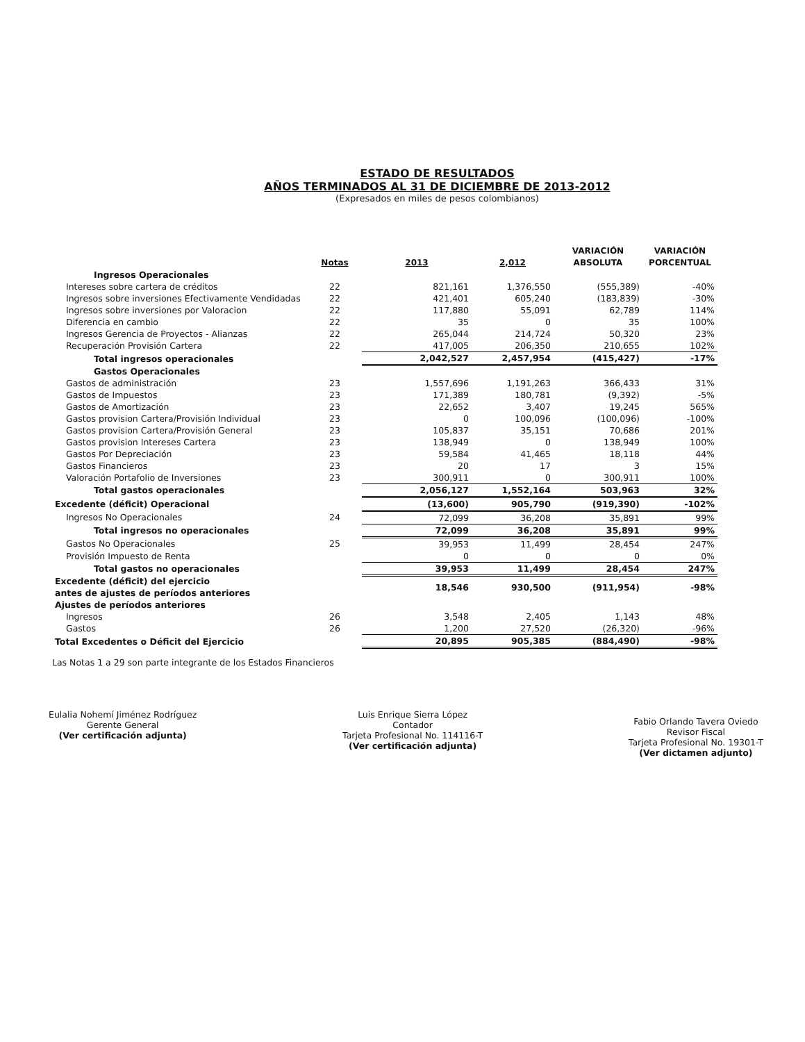ESTADO DE RESULTADOS
AÑOS TERMINADOS AL 31 DE DICIEMBRE DE 2013-2012
(Expresados en miles de pesos colombianos)
| | Notas | 2013 | 2,012 | VARIACIÓN ABSOLUTA | VARIACIÓN PORCENTUAL |
| --- | --- | --- | --- | --- | --- |
| Ingresos Operacionales | | | | | |
| Intereses sobre cartera de créditos | 22 | 821,161 | 1,376,550 | (555,389) | -40% |
| Ingresos sobre inversiones Efectivamente Vendidadas | 22 | 421,401 | 605,240 | (183,839) | -30% |
| Ingresos sobre inversiones por Valoracion | 22 | 117,880 | 55,091 | 62,789 | 114% |
| Diferencia en cambio | 22 | 35 | 0 | 35 | 100% |
| Ingresos Gerencia de Proyectos - Alianzas | 22 | 265,044 | 214,724 | 50,320 | 23% |
| Recuperación Provisión Cartera | 22 | 417,005 | 206,350 | 210,655 | 102% |
| Total ingresos operacionales | | 2,042,527 | 2,457,954 | (415,427) | -17% |
| Gastos Operacionales | | | | | |
| Gastos de administración | 23 | 1,557,696 | 1,191,263 | 366,433 | 31% |
| Gastos de Impuestos | 23 | 171,389 | 180,781 | (9,392) | -5% |
| Gastos de Amortización | 23 | 22,652 | 3,407 | 19,245 | 565% |
| Gastos provision Cartera/Provisión Individual | 23 | 0 | 100,096 | (100,096) | -100% |
| Gastos provision Cartera/Provisión General | 23 | 105,837 | 35,151 | 70,686 | 201% |
| Gastos provision Intereses Cartera | 23 | 138,949 | 0 | 138,949 | 100% |
| Gastos Por Depreciación | 23 | 59,584 | 41,465 | 18,118 | 44% |
| Gastos Financieros | 23 | 20 | 17 | 3 | 15% |
| Valoración Portafolio de Inversiones | 23 | 300,911 | 0 | 300,911 | 100% |
| Total gastos operacionales | | 2,056,127 | 1,552,164 | 503,963 | 32% |
| Excedente (déficit) Operacional | | (13,600) | 905,790 | (919,390) | -102% |
| Ingresos No Operacionales | 24 | 72,099 | 36,208 | 35,891 | 99% |
| Total ingresos no operacionales | | 72,099 | 36,208 | 35,891 | 99% |
| Gastos No Operacionales | 25 | 39,953 | 11,499 | 28,454 | 247% |
| Provisión Impuesto de Renta | | 0 | 0 | 0 | 0% |
| Total gastos no operacionales | | 39,953 | 11,499 | 28,454 | 247% |
| Excedente (déficit) del ejercicio antes de ajustes de períodos anteriores | | 18,546 | 930,500 | (911,954) | -98% |
| Ajustes de períodos anteriores | | | | | |
| Ingresos | 26 | 3,548 | 2,405 | 1,143 | 48% |
| Gastos | 26 | 1,200 | 27,520 | (26,320) | -96% |
| Total Excedentes o Déficit del Ejercicio | | 20,895 | 905,385 | (884,490) | -98% |
Las Notas 1 a 29 son parte integrante de los Estados Financieros
Eulalia Nohemí Jiménez Rodríguez
Gerente General
(Ver certificación adjunta)
Luis Enrique Sierra López
Contador
Tarjeta Profesional No. 114116-T
(Ver certificación adjunta)
Fabio Orlando Tavera Oviedo
Revisor Fiscal
Tarjeta Profesional No. 19301-T
(Ver dictamen adjunto)